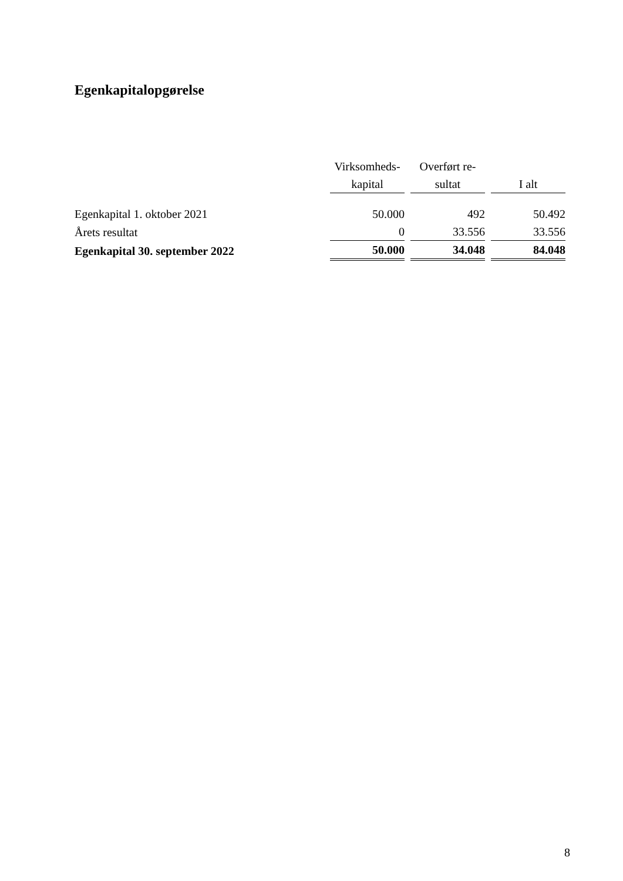Egenkapitalopgørelse
| | Virksomheds- kapital | Overført re- sultat | I alt |
| Egenkapital 1. oktober 2021 | 50.000 | 492 | 50.492 |
| Årets resultat | 0 | 33.556 | 33.556 |
| Egenkapital 30. september 2022 | 50.000 | 34.048 | 84.048 |
8